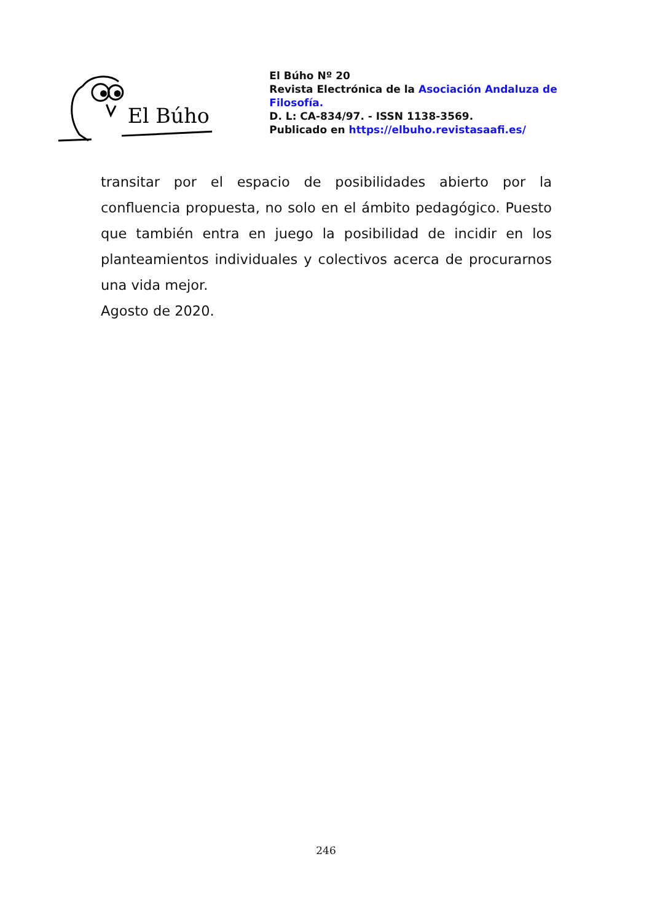El Búho
El Búho Nº 20
Revista Electrónica de la Asociación Andaluza de Filosofía.
D. L: CA-834/97. - ISSN 1138-3569.
Publicado en https://elbuho.revistasaafi.es/
transitar por el espacio de posibilidades abierto por la confluencia propuesta, no solo en el ámbito pedagógico. Puesto que también entra en juego la posibilidad de incidir en los planteamientos individuales y colectivos acerca de procurarnos una vida mejor.
Agosto de 2020.
246